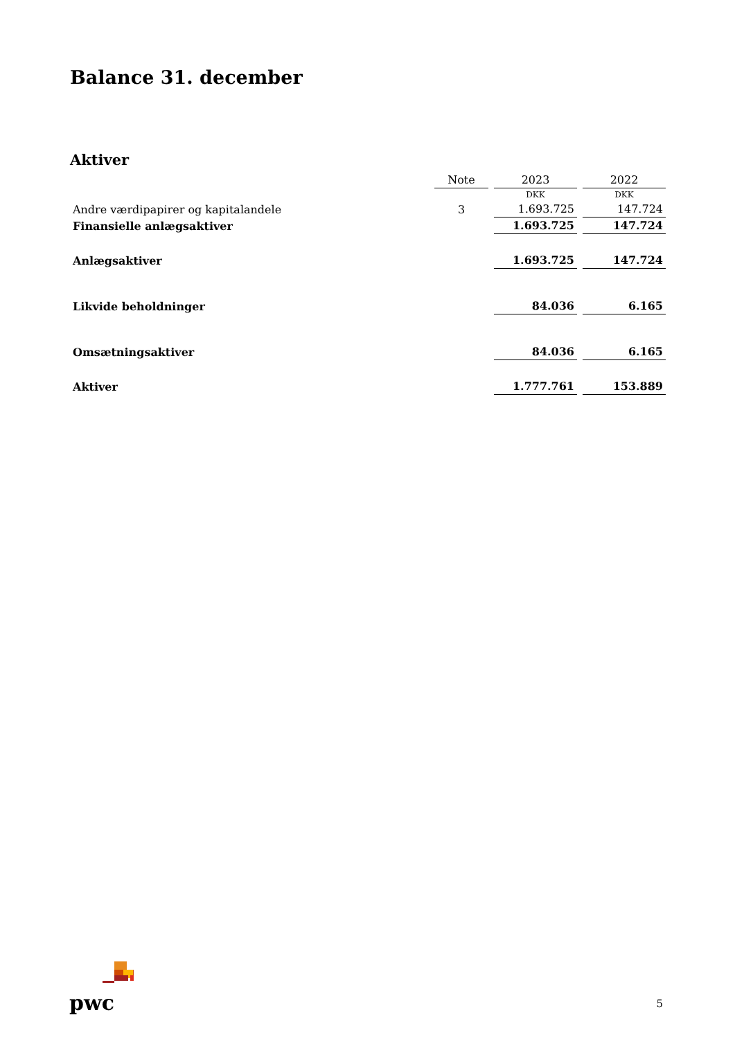Balance 31. december
Aktiver
| | Note | 2023 | 2022 |
| --- | --- | --- | --- |
| | | DKK | DKK |
| Andre værdipapirer og kapitalandele | 3 | 1.693.725 | 147.724 |
| Finansielle anlægsaktiver | | 1.693.725 | 147.724 |
| Anlægsaktiver | | 1.693.725 | 147.724 |
| Likvide beholdninger | | 84.036 | 6.165 |
| Omsætningsaktiver | | 84.036 | 6.165 |
| Aktiver | | 1.777.761 | 153.889 |
pwc 5